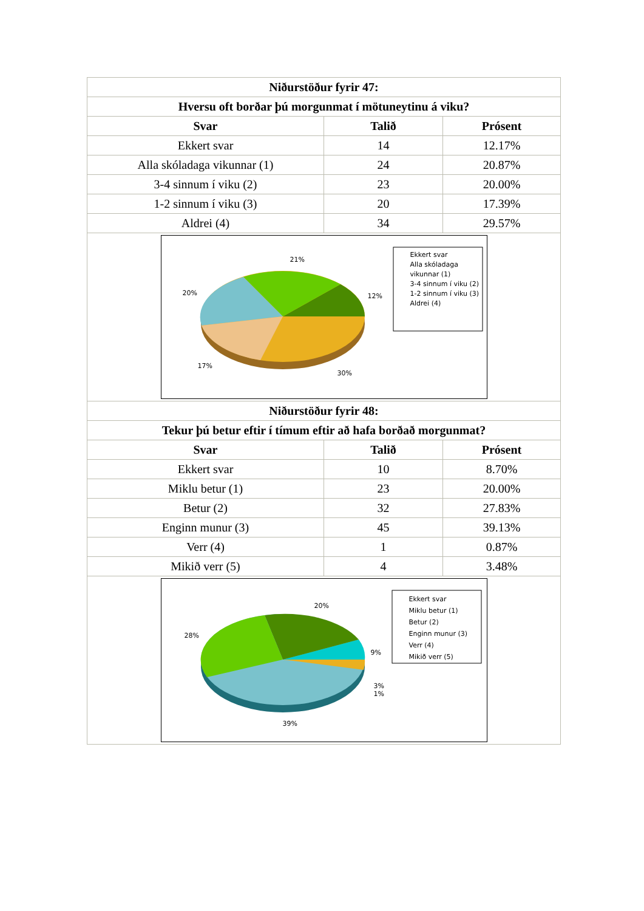| Niðurstöður fyrir 47: | | |
| --- | --- | --- |
| Hversu oft borðar þú morgunmat í mötuneytinu á viku? | | |
| Svar | Talið | Prósent |
| Ekkert svar | 14 | 12.17% |
| Alla skóladaga vikunnar (1) | 24 | 20.87% |
| 3-4 sinnum í viku (2) | 23 | 20.00% |
| 1-2 sinnum í viku (3) | 20 | 17.39% |
| Aldrei (4) | 34 | 29.57% |
| 21% 20% 12% 17% 30% Ekkert svar Alla skóladaga vikunnar (1) 3-4 sinnum í viku (2) 1-2 sinnum í viku (3) Aldrei (4) | | |
| Niðurstöður fyrir 48: | | |
| Tekur þú betur eftir í tímum eftir að hafa borðað morgunmat? | | |
| Svar | Talið | Prósent |
| Ekkert svar | 10 | 8.70% |
| Miklu betur (1) | 23 | 20.00% |
| Betur (2) | 32 | 27.83% |
| Enginn munur (3) | 45 | 39.13% |
| Verr (4) | 1 | 0.87% |
| Mikið verr (5) | 4 | 3.48% |
| 20% 28% 9% 3% 1% 39% Ekkert svar Miklu betur (1) Betur (2) Enginn munur (3) Verr (4) Mikið verr (5) | | |